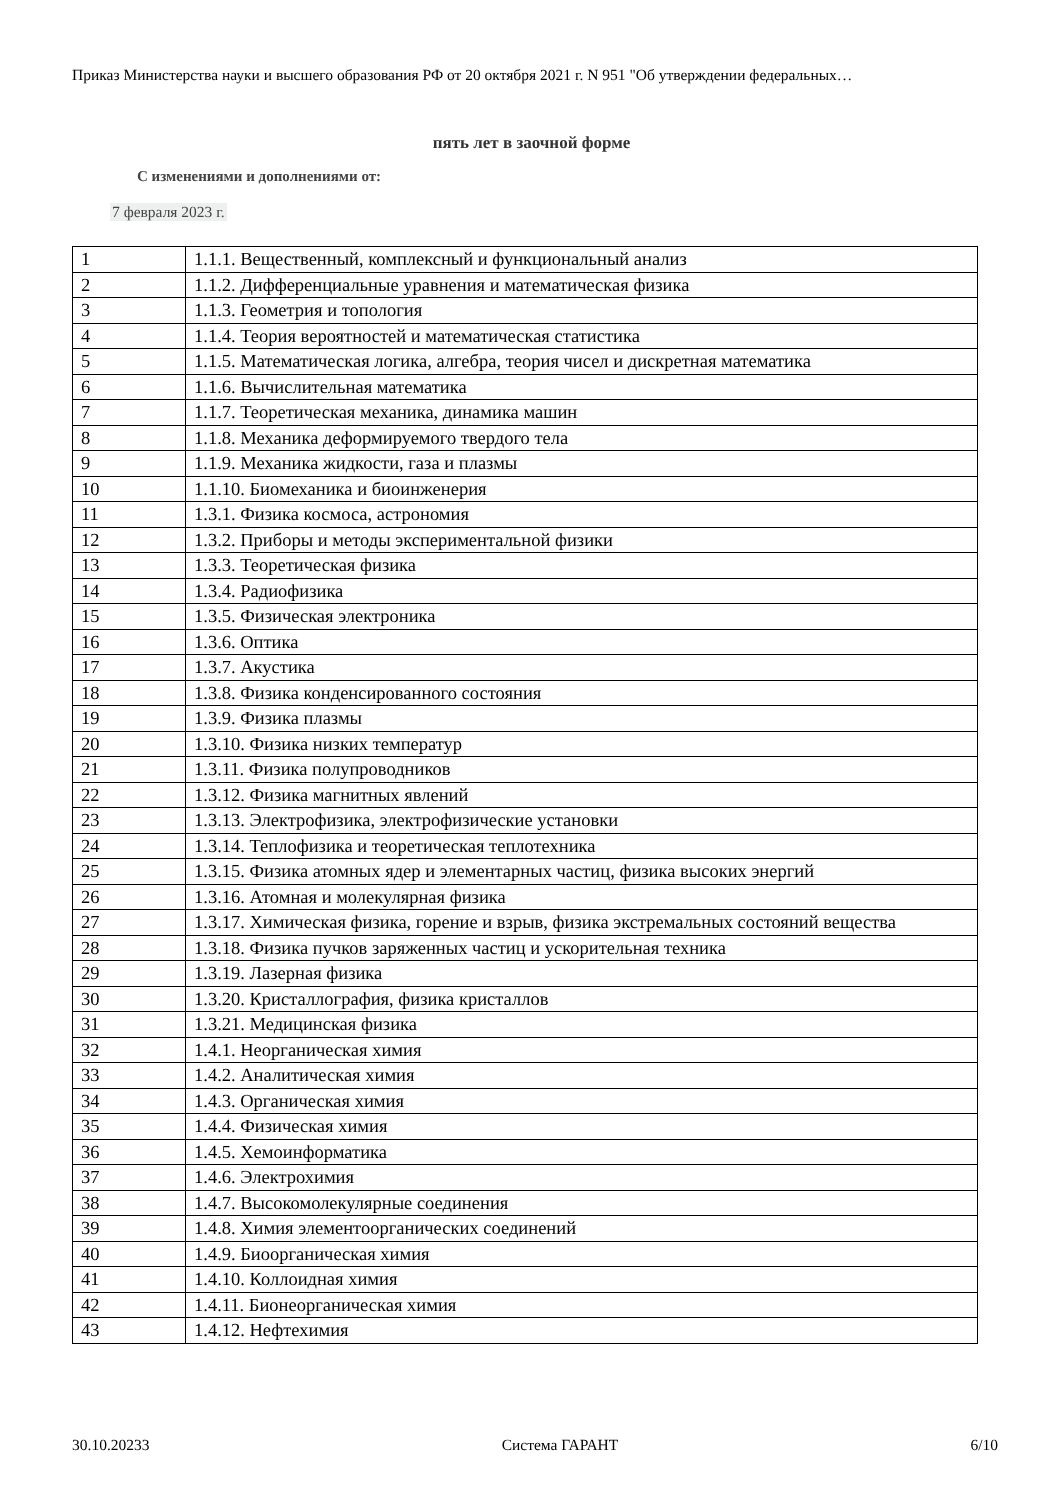Приказ Министерства науки и высшего образования РФ от 20 октября 2021 г. N 951 "Об утверждении федеральных…
пять лет в заочной форме
С изменениями и дополнениями от:
7 февраля 2023 г.
| 1 | 1.1.1. Вещественный, комплексный и функциональный анализ |
| 2 | 1.1.2. Дифференциальные уравнения и математическая физика |
| 3 | 1.1.3. Геометрия и топология |
| 4 | 1.1.4. Теория вероятностей и математическая статистика |
| 5 | 1.1.5. Математическая логика, алгебра, теория чисел и дискретная математика |
| 6 | 1.1.6. Вычислительная математика |
| 7 | 1.1.7. Теоретическая механика, динамика машин |
| 8 | 1.1.8. Механика деформируемого твердого тела |
| 9 | 1.1.9. Механика жидкости, газа и плазмы |
| 10 | 1.1.10. Биомеханика и биоинженерия |
| 11 | 1.3.1. Физика космоса, астрономия |
| 12 | 1.3.2. Приборы и методы экспериментальной физики |
| 13 | 1.3.3. Теоретическая физика |
| 14 | 1.3.4. Радиофизика |
| 15 | 1.3.5. Физическая электроника |
| 16 | 1.3.6. Оптика |
| 17 | 1.3.7. Акустика |
| 18 | 1.3.8. Физика конденсированного состояния |
| 19 | 1.3.9. Физика плазмы |
| 20 | 1.3.10. Физика низких температур |
| 21 | 1.3.11. Физика полупроводников |
| 22 | 1.3.12. Физика магнитных явлений |
| 23 | 1.3.13. Электрофизика, электрофизические установки |
| 24 | 1.3.14. Теплофизика и теоретическая теплотехника |
| 25 | 1.3.15. Физика атомных ядер и элементарных частиц, физика высоких энергий |
| 26 | 1.3.16. Атомная и молекулярная физика |
| 27 | 1.3.17. Химическая физика, горение и взрыв, физика экстремальных состояний вещества |
| 28 | 1.3.18. Физика пучков заряженных частиц и ускорительная техника |
| 29 | 1.3.19. Лазерная физика |
| 30 | 1.3.20. Кристаллография, физика кристаллов |
| 31 | 1.3.21. Медицинская физика |
| 32 | 1.4.1. Неорганическая химия |
| 33 | 1.4.2. Аналитическая химия |
| 34 | 1.4.3. Органическая химия |
| 35 | 1.4.4. Физическая химия |
| 36 | 1.4.5. Хемоинформатика |
| 37 | 1.4.6. Электрохимия |
| 38 | 1.4.7. Высокомолекулярные соединения |
| 39 | 1.4.8. Химия элементоорганических соединений |
| 40 | 1.4.9. Биоорганическая химия |
| 41 | 1.4.10. Коллоидная химия |
| 42 | 1.4.11. Бионеорганическая химия |
| 43 | 1.4.12. Нефтехимия |
30.10.20233 Система ГАРАНТ 6/10